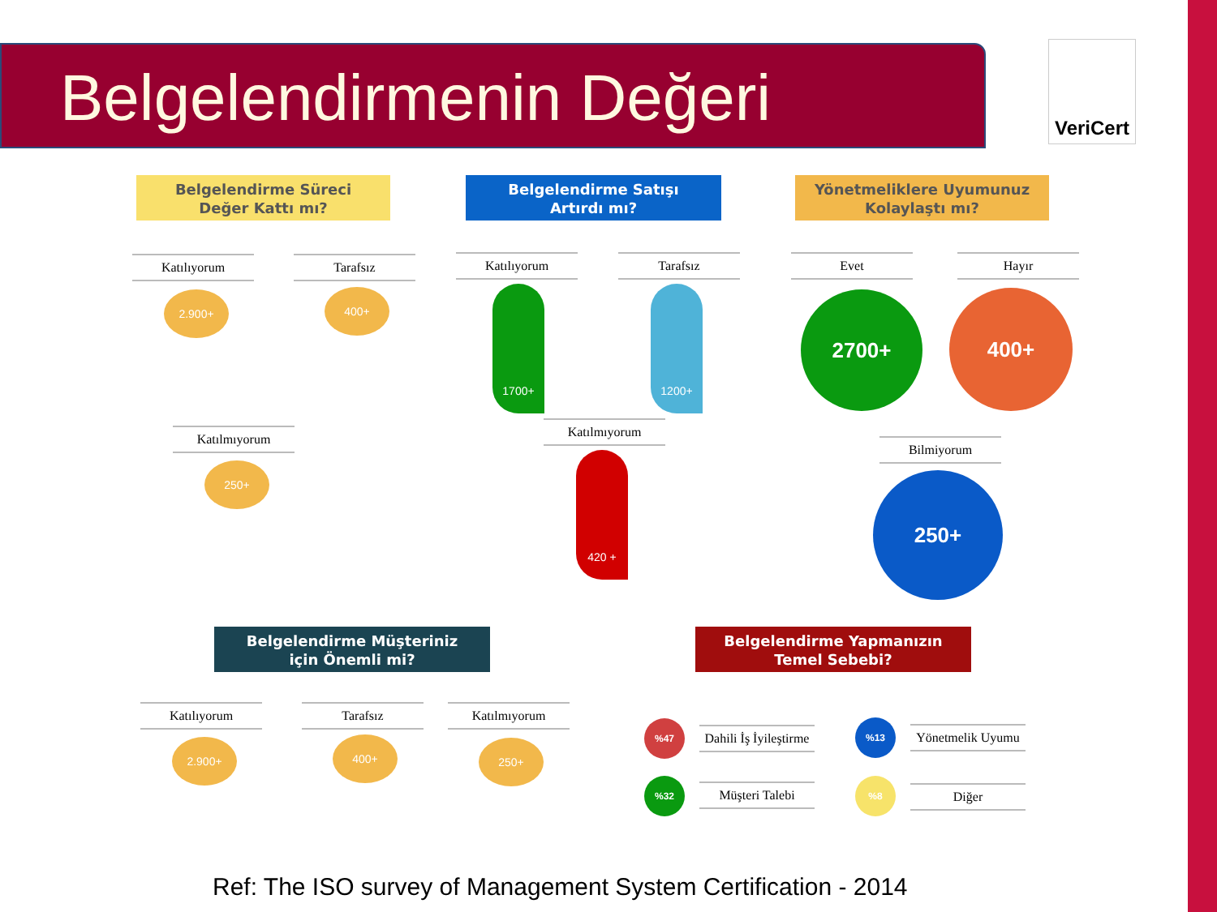Belgelendirmenin Değeri
VeriCert
Belgelendirme Süreci
Değer Kattı mı?
Katılıyorum
2.900+
Tarafsız
400+
Katılmıyorum
250+
Belgelendirme Satışı
Artırdı mı?
Katılıyorum Tarafsız
1700+ 1200+
Katılmıyorum
420 +
Yönetmeliklere Uyumunuz
Kolaylaştı mı?
Evet Hayır
2700+ 400+
Bilmiyorum
250+
Belgelendirme Müşteriniz
için Önemli mi?
Katılıyorum
2.900+
Tarafsız
400+
Katılmıyorum
250+
Belgelendirme Yapmanızın
Temel Sebebi?
%47
Dahili İş İyileştirme
%13
Yönetmelik Uyumu
%32 Müşteri Talebi %8
Diğer
Ref: The ISO survey of Management System Certification - 2014